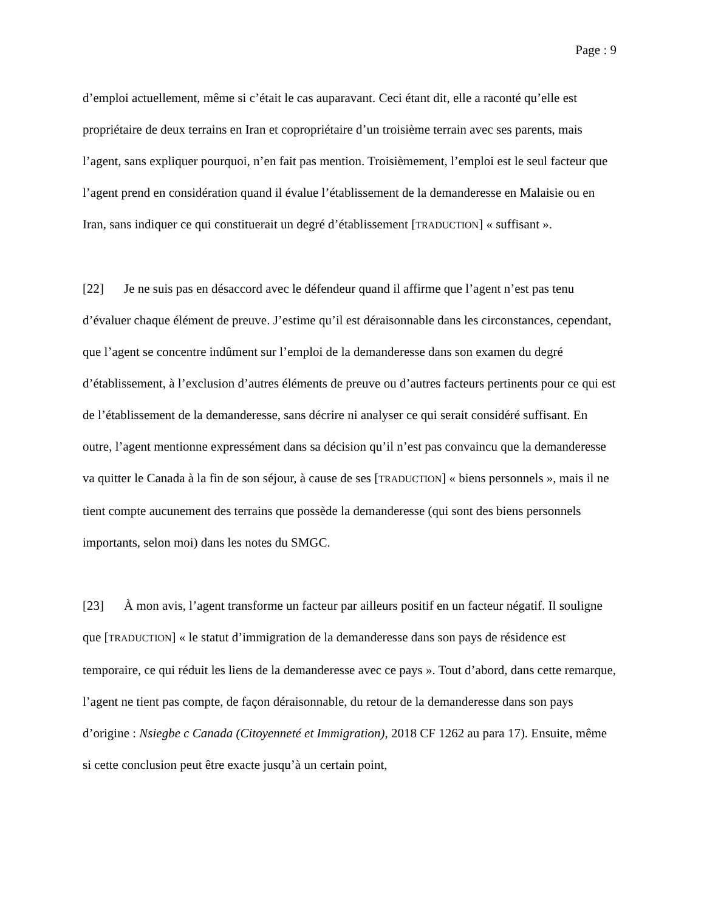Page : 9
d’emploi actuellement, même si c’était le cas auparavant. Ceci étant dit, elle a raconté qu’elle est propriétaire de deux terrains en Iran et copropriétaire d’un troisième terrain avec ses parents, mais l’agent, sans expliquer pourquoi, n’en fait pas mention. Troisièmement, l’emploi est le seul facteur que l’agent prend en considération quand il évalue l’établissement de la demanderesse en Malaisie ou en Iran, sans indiquer ce qui constituerait un degré d’établissement [TRADUCTION] « suffisant ».
[22] Je ne suis pas en désaccord avec le défendeur quand il affirme que l’agent n’est pas tenu d’évaluer chaque élément de preuve. J’estime qu’il est déraisonnable dans les circonstances, cependant, que l’agent se concentre indûment sur l’emploi de la demanderesse dans son examen du degré d’établissement, à l’exclusion d’autres éléments de preuve ou d’autres facteurs pertinents pour ce qui est de l’établissement de la demanderesse, sans décrire ni analyser ce qui serait considéré suffisant. En outre, l’agent mentionne expressément dans sa décision qu’il n’est pas convaincu que la demanderesse va quitter le Canada à la fin de son séjour, à cause de ses [TRADUCTION] « biens personnels », mais il ne tient compte aucunement des terrains que possède la demanderesse (qui sont des biens personnels importants, selon moi) dans les notes du SMGC.
[23] À mon avis, l’agent transforme un facteur par ailleurs positif en un facteur négatif. Il souligne que [TRADUCTION] « le statut d’immigration de la demanderesse dans son pays de résidence est temporaire, ce qui réduit les liens de la demanderesse avec ce pays ». Tout d’abord, dans cette remarque, l’agent ne tient pas compte, de façon déraisonnable, du retour de la demanderesse dans son pays d’origine : Nsiegbe c Canada (Citoyenneté et Immigration), 2018 CF 1262 au para 17). Ensuite, même si cette conclusion peut être exacte jusqu’à un certain point,